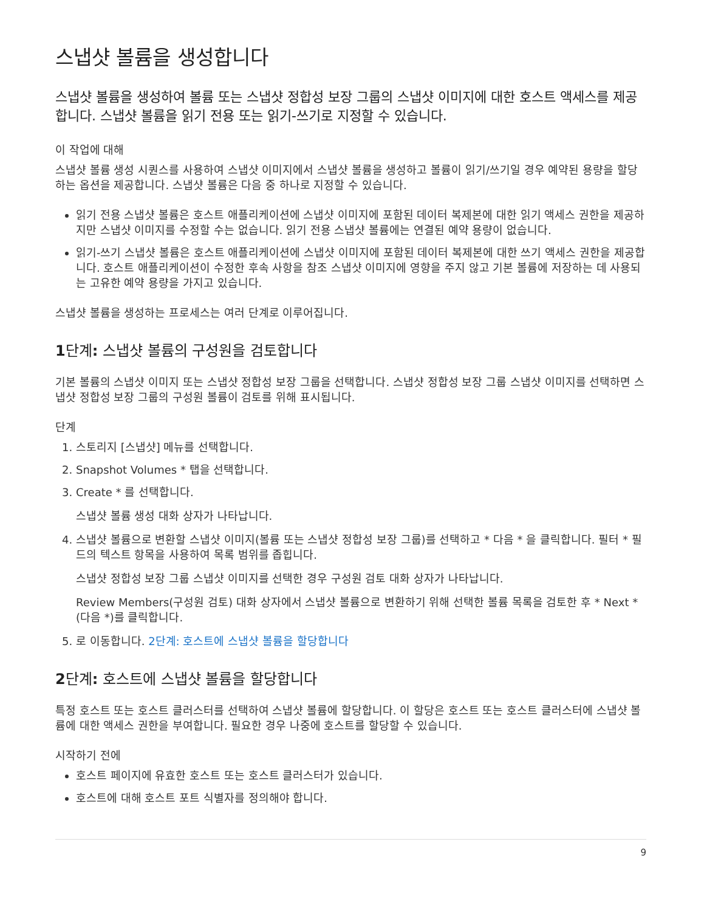스냅샷 볼륨을 생성합니다
스냅샷 볼륨을 생성하여 볼륨 또는 스냅샷 정합성 보장 그룹의 스냅샷 이미지에 대한 호스트 액세스를 제공합니다. 스냅샷 볼륨을 읽기 전용 또는 읽기-쓰기로 지정할 수 있습니다.
이 작업에 대해
스냅샷 볼륨 생성 시퀀스를 사용하여 스냅샷 이미지에서 스냅샷 볼륨을 생성하고 볼륨이 읽기/쓰기일 경우 예약된 용량을 할당하는 옵션을 제공합니다. 스냅샷 볼륨은 다음 중 하나로 지정할 수 있습니다.
읽기 전용 스냅샷 볼륨은 호스트 애플리케이션에 스냅샷 이미지에 포함된 데이터 복제본에 대한 읽기 액세스 권한을 제공하지만 스냅샷 이미지를 수정할 수는 없습니다. 읽기 전용 스냅샷 볼륨에는 연결된 예약 용량이 없습니다.
읽기-쓰기 스냅샷 볼륨은 호스트 애플리케이션에 스냅샷 이미지에 포함된 데이터 복제본에 대한 쓰기 액세스 권한을 제공합니다. 호스트 애플리케이션이 수정한 후속 사항을 참조 스냅샷 이미지에 영향을 주지 않고 기본 볼륨에 저장하는 데 사용되는 고유한 예약 용량을 가지고 있습니다.
스냅샷 볼륨을 생성하는 프로세스는 여러 단계로 이루어집니다.
1단계: 스냅샷 볼륨의 구성원을 검토합니다
기본 볼륨의 스냅샷 이미지 또는 스냅샷 정합성 보장 그룹을 선택합니다. 스냅샷 정합성 보장 그룹 스냅샷 이미지를 선택하면 스냅샷 정합성 보장 그룹의 구성원 볼륨이 검토를 위해 표시됩니다.
단계
1. 스토리지 [스냅샷] 메뉴를 선택합니다.
2. Snapshot Volumes * 탭을 선택합니다.
3. Create * 를 선택합니다.
스냅샷 볼륨 생성 대화 상자가 나타납니다.
4. 스냅샷 볼륨으로 변환할 스냅샷 이미지(볼륨 또는 스냅샷 정합성 보장 그룹)를 선택하고 * 다음 * 을 클릭합니다. 필터 * 필드의 텍스트 항목을 사용하여 목록 범위를 좁힙니다.
스냅샷 정합성 보장 그룹 스냅샷 이미지를 선택한 경우 구성원 검토 대화 상자가 나타납니다.
Review Members(구성원 검토) 대화 상자에서 스냅샷 볼륨으로 변환하기 위해 선택한 볼륨 목록을 검토한 후 * Next * (다음 *)를 클릭합니다.
5. 로 이동합니다. 2단계: 호스트에 스냅샷 볼륨을 할당합니다
2단계: 호스트에 스냅샷 볼륨을 할당합니다
특정 호스트 또는 호스트 클러스터를 선택하여 스냅샷 볼륨에 할당합니다. 이 할당은 호스트 또는 호스트 클러스터에 스냅샷 볼륨에 대한 액세스 권한을 부여합니다. 필요한 경우 나중에 호스트를 할당할 수 있습니다.
시작하기 전에
호스트 페이지에 유효한 호스트 또는 호스트 클러스터가 있습니다.
호스트에 대해 호스트 포트 식별자를 정의해야 합니다.
9